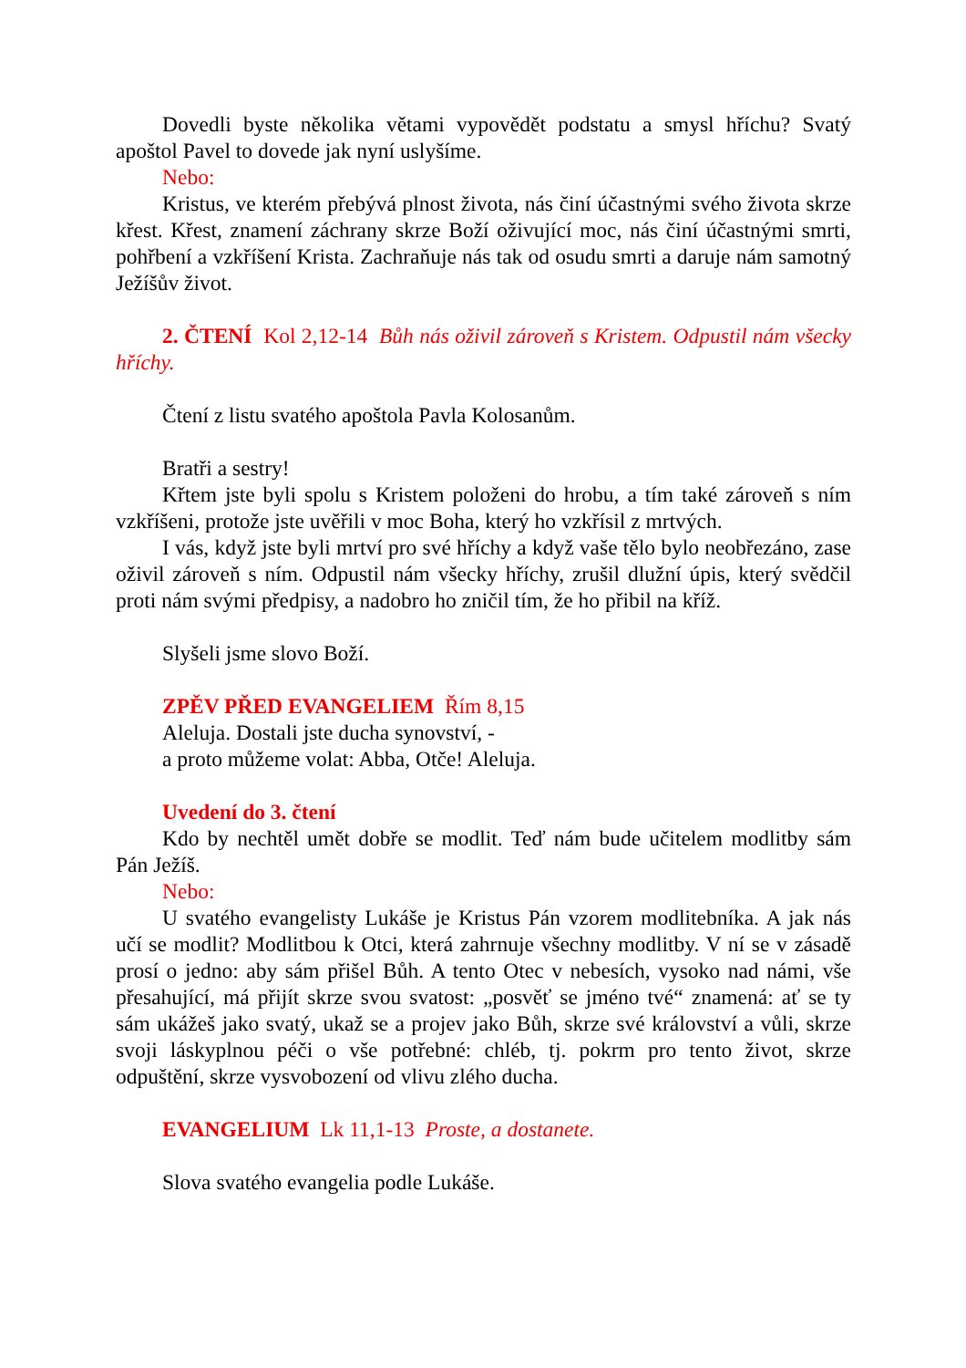Dovedli byste několika větami vypovědět podstatu a smysl hříchu? Svatý apoštol Pavel to dovede jak nyní uslyšíme.
Nebo:
Kristus, ve kterém přebývá plnost života, nás činí účastnými svého života skrze křest. Křest, znamení záchrany skrze Boží oživující moc, nás činí účastnými smrti, pohřbení a vzkříšení Krista. Zachraňuje nás tak od osudu smrti a daruje nám samotný Ježíšův život.
2. ČTENÍ Kol 2,12-14 Bůh nás oživil zároveň s Kristem. Odpustil nám všecky hříchy.
Čtení z listu svatého apoštola Pavla Kolosanům.
Bratři a sestry!
Křtem jste byli spolu s Kristem položeni do hrobu, a tím také zároveň s ním vzkříšeni, protože jste uvěřili v moc Boha, který ho vzkřísil z mrtvých.
I vás, když jste byli mrtví pro své hříchy a když vaše tělo bylo neobřezáno, zase oživil zároveň s ním. Odpustil nám všecky hříchy, zrušil dlužní úpis, který svědčil proti nám svými předpisy, a nadobro ho zničil tím, že ho přibil na kříž.
Slyšeli jsme slovo Boží.
ZPĚV PŘED EVANGELIEM Řím 8,15
Aleluja. Dostali jste ducha synovství, -
a proto můžeme volat: Abba, Otče! Aleluja.
Uvedení do 3. čtení
Kdo by nechtěl umět dobře se modlit. Teď nám bude učitelem modlitby sám Pán Ježíš.
Nebo:
U svatého evangelisty Lukáše je Kristus Pán vzorem modlitebníka. A jak nás učí se modlit? Modlitbou k Otci, která zahrnuje všechny modlitby. V ní se v zásadě prosí o jedno: aby sám přišel Bůh. A tento Otec v nebesích, vysoko nad námi, vše přesahující, má přijít skrze svou svatost: „posvěť se jméno tvé“ znamená: ať se ty sám ukážeš jako svatý, ukaž se a projev jako Bůh, skrze své království a vůli, skrze svoji láskyplnou péči o vše potřebné: chléb, tj. pokrm pro tento život, skrze odpuštění, skrze vysvobození od vlivu zlého ducha.
EVANGELIUM Lk 11,1-13 Proste, a dostanete.
Slova svatého evangelia podle Lukáše.